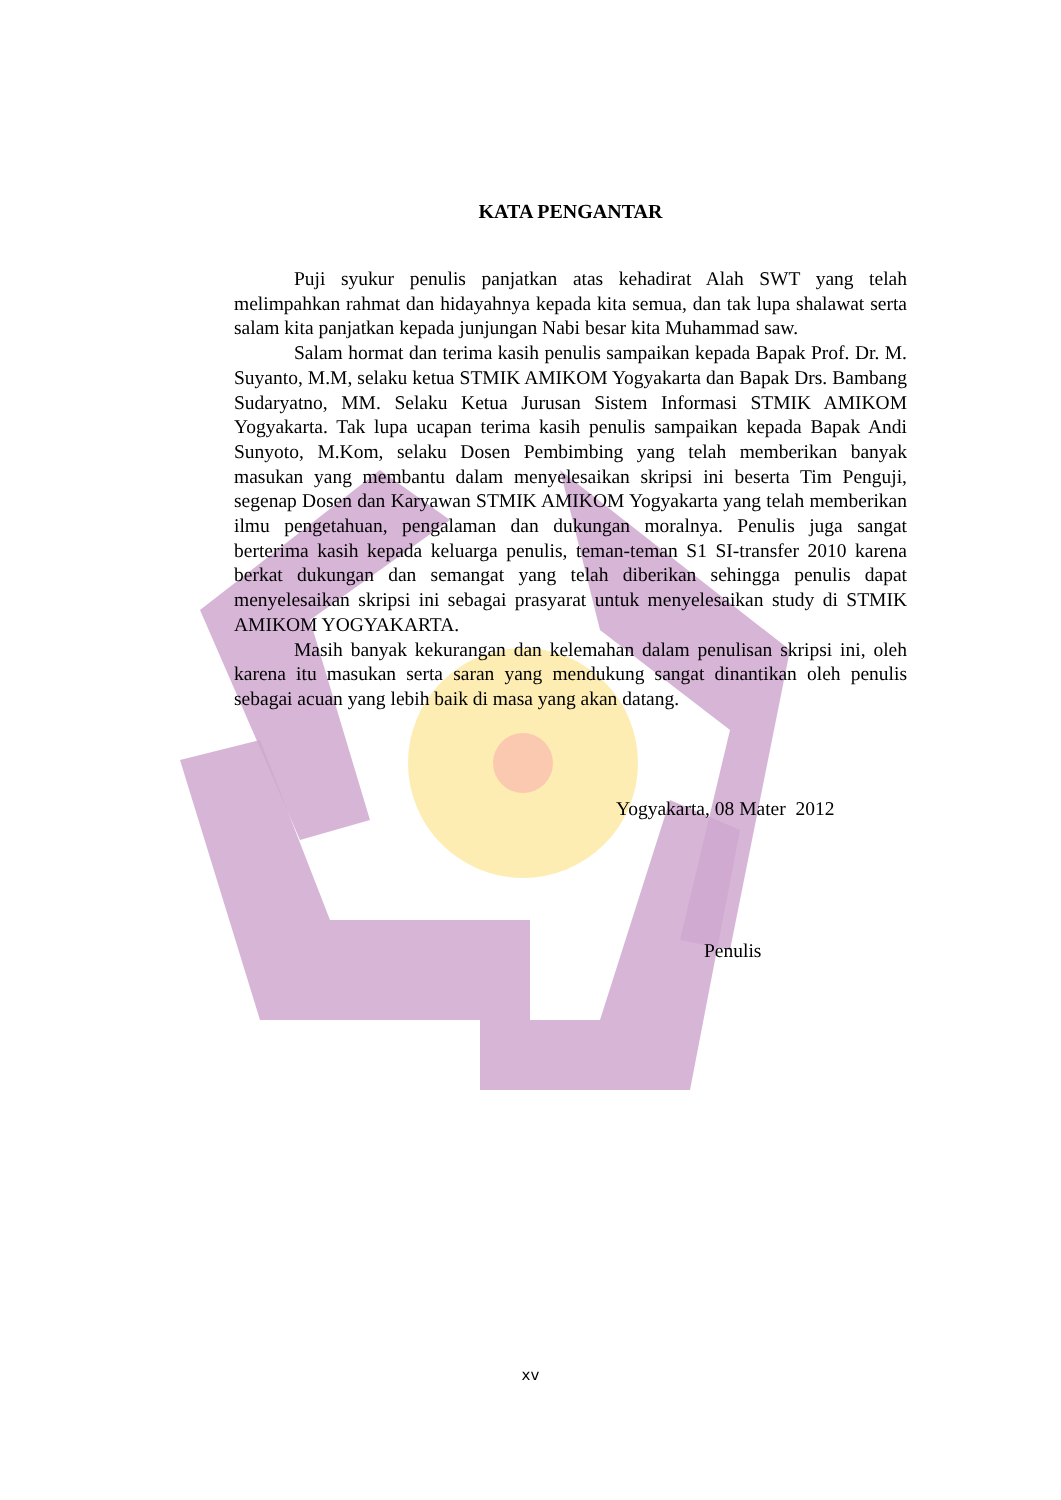KATA PENGANTAR
Puji syukur penulis panjatkan atas kehadirat Alah SWT yang telah melimpahkan rahmat dan hidayahnya kepada kita semua, dan tak lupa shalawat serta salam kita panjatkan kepada junjungan Nabi besar kita Muhammad saw.
Salam hormat dan terima kasih penulis sampaikan kepada Bapak Prof. Dr. M. Suyanto, M.M, selaku ketua STMIK AMIKOM Yogyakarta dan Bapak Drs. Bambang Sudaryatno, MM. Selaku Ketua Jurusan Sistem Informasi STMIK AMIKOM Yogyakarta. Tak lupa ucapan terima kasih penulis sampaikan kepada Bapak Andi Sunyoto, M.Kom, selaku Dosen Pembimbing yang telah memberikan banyak masukan yang membantu dalam menyelesaikan skripsi ini beserta Tim Penguji, segenap Dosen dan Karyawan STMIK AMIKOM Yogyakarta yang telah memberikan ilmu pengetahuan, pengalaman dan dukungan moralnya. Penulis juga sangat berterima kasih kepada keluarga penulis, teman-teman S1 SI-transfer 2010 karena berkat dukungan dan semangat yang telah diberikan sehingga penulis dapat menyelesaikan skripsi ini sebagai prasyarat untuk menyelesaikan study di STMIK AMIKOM YOGYAKARTA.
Masih banyak kekurangan dan kelemahan dalam penulisan skripsi ini, oleh karena itu masukan serta saran yang mendukung sangat dinantikan oleh penulis sebagai acuan yang lebih baik di masa yang akan datang.
Yogyakarta, 08 Mater 2012
Penulis
xv